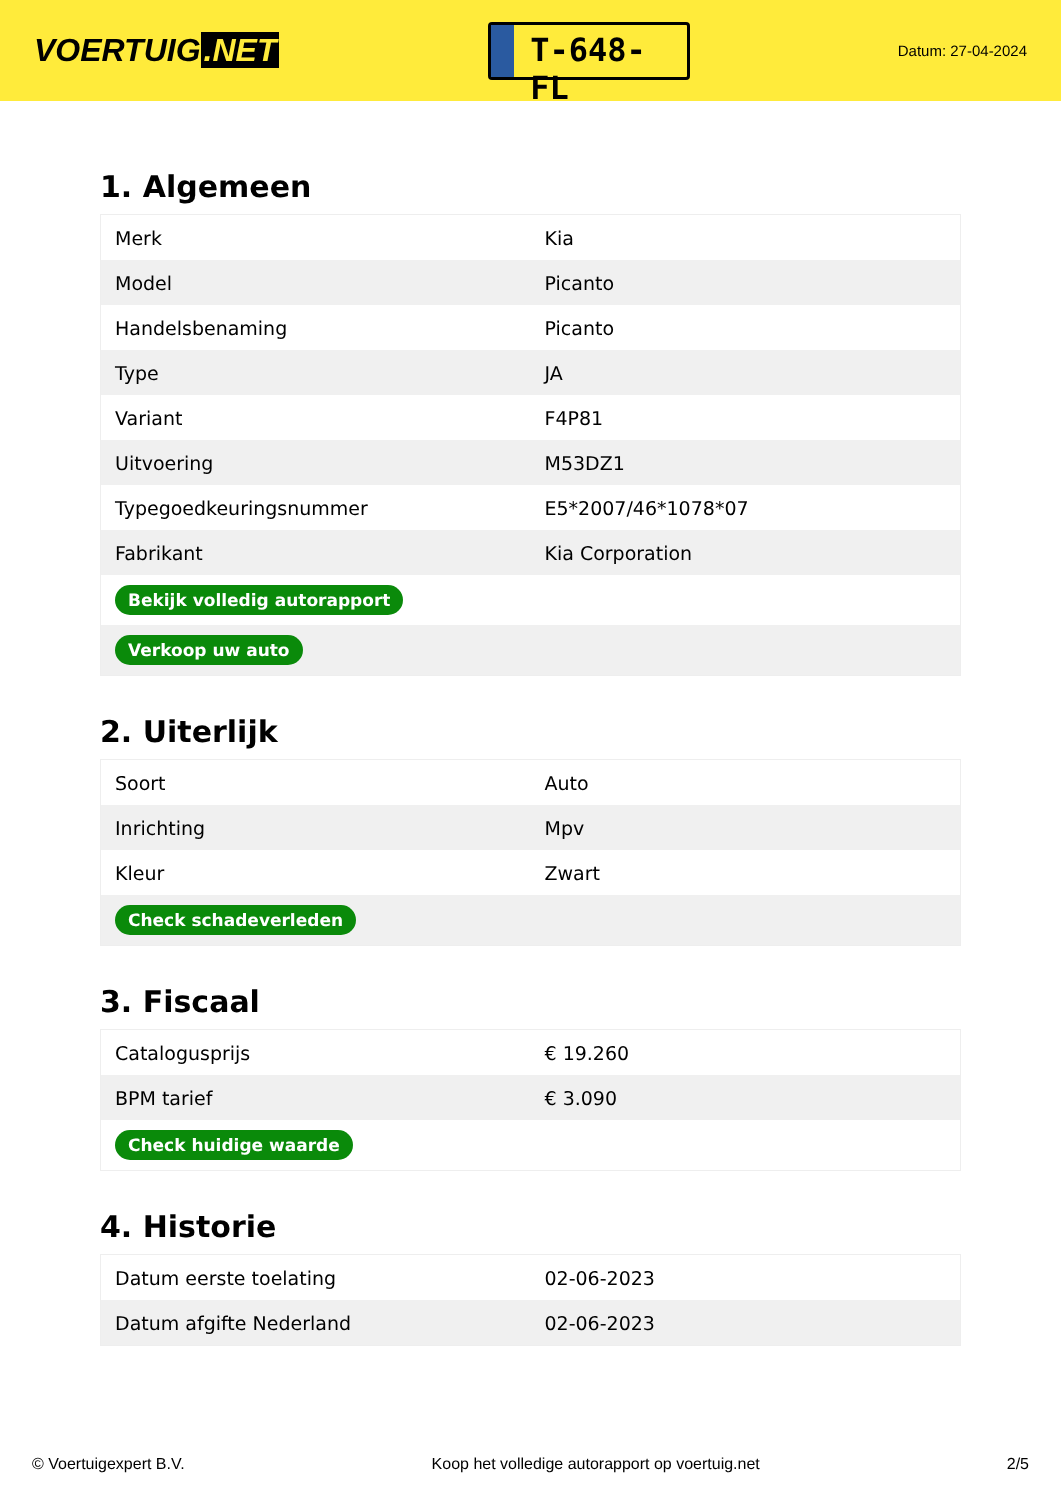VOERTUIG.NET
T-648-FL
Datum: 27-04-2024
1. Algemeen
| Merk | Kia |
| Model | Picanto |
| Handelsbenaming | Picanto |
| Type | JA |
| Variant | F4P81 |
| Uitvoering | M53DZ1 |
| Typegoedkeuringsnummer | E5*2007/46*1078*07 |
| Fabrikant | Kia Corporation |
| Bekijk volledig autorapport | |
| Verkoop uw auto | |
2. Uiterlijk
| Soort | Auto |
| Inrichting | Mpv |
| Kleur | Zwart |
| Check schadeverleden | |
3. Fiscaal
| Catalogusprijs | € 19.260 |
| BPM tarief | € 3.090 |
| Check huidige waarde | |
4. Historie
| Datum eerste toelating | 02-06-2023 |
| Datum afgifte Nederland | 02-06-2023 |
© Voertuigexpert B.V. Koop het volledige autorapport op voertuig.net 2/5